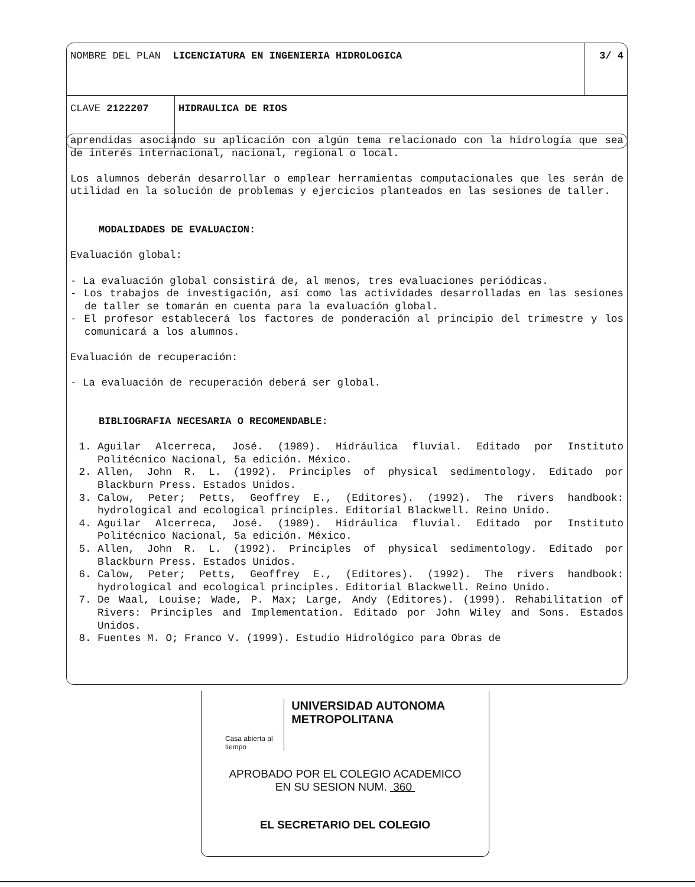| NOMBRE DEL PLAN LICENCIATURA EN INGENIERIA HIDROLOGICA | | 3/ 4 |
| CLAVE 2122207 | HIDRAULICA DE RIOS | |
aprendidas asociando su aplicación con algún tema relacionado con la hidrología que sea de interés internacional, nacional, regional o local.
Los alumnos deberán desarrollar o emplear herramientas computacionales que les serán de utilidad en la solución de problemas y ejercicios planteados en las sesiones de taller.
MODALIDADES DE EVALUACION:
Evaluación global:
- La evaluación global consistirá de, al menos, tres evaluaciones periódicas.
- Los trabajos de investigación, así como las actividades desarrolladas en las sesiones de taller se tomarán en cuenta para la evaluación global.
- El profesor establecerá los factores de ponderación al principio del trimestre y los comunicará a los alumnos.
Evaluación de recuperación:
- La evaluación de recuperación deberá ser global.
BIBLIOGRAFIA NECESARIA O RECOMENDABLE:
1. Aguilar Alcerreca, José. (1989). Hidráulica fluvial. Editado por Instituto Politécnico Nacional, 5a edición. México.
2. Allen, John R. L. (1992). Principles of physical sedimentology. Editado por Blackburn Press. Estados Unidos.
3. Calow, Peter; Petts, Geoffrey E., (Editores). (1992). The rivers handbook: hydrological and ecological principles. Editorial Blackwell. Reino Unido.
4. Aguilar Alcerreca, José. (1989). Hidráulica fluvial. Editado por Instituto Politécnico Nacional, 5a edición. México.
5. Allen, John R. L. (1992). Principles of physical sedimentology. Editado por Blackburn Press. Estados Unidos.
6. Calow, Peter; Petts, Geoffrey E., (Editores). (1992). The rivers handbook: hydrological and ecological principles. Editorial Blackwell. Reino Unido.
7. De Waal, Louise; Wade, P. Max; Large, Andy (Editores). (1999). Rehabilitation of Rivers: Principles and Implementation. Editado por John Wiley and Sons. Estados Unidos.
8. Fuentes M. O; Franco V. (1999). Estudio Hidrológico para Obras de
Casa abierta al tiempo
UNIVERSIDAD AUTONOMA METROPOLITANA
APROBADO POR EL COLEGIO ACADEMICO
EN SU SESION NUM. 360
EL SECRETARIO DEL COLEGIO